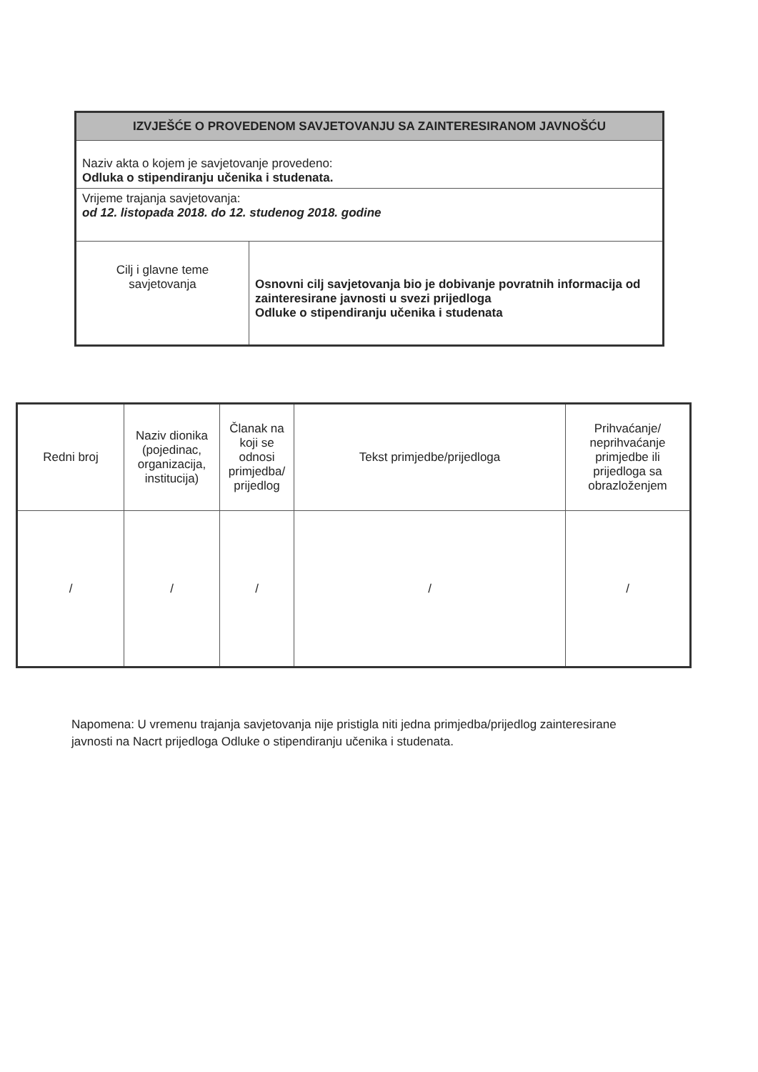| IZVJEŠĆE O PROVEDENOM SAVJETOVANJU SA ZAINTERESIRANOM JAVNOŠĆU | |
| Naziv akta o kojem je savjetovanje provedeno: Odluka o stipendiranju učenika i studenata. | |
| Vrijeme trajanja savjetovanja: od 12. listopada 2018. do 12. studenog 2018. godine | |
| Cilj i glavne teme savjetovanja | Osnovni cilj savjetovanja bio je dobivanje povratnih informacija od zainteresirane javnosti u svezi prijedloga Odluke o stipendiranju učenika i studenata |
| Redni broj | Naziv dionika (pojedinac, organizacija, institucija) | Članak na koji se odnosi primjedba/ prijedlog | Tekst primjedbe/prijedloga | Prihvaćanje/ neprihvaćanje primjedbe ili prijedloga sa obrazloženjem |
| --- | --- | --- | --- | --- |
| / | / | / | / | / |
Napomena: U vremenu trajanja savjetovanja nije pristigla niti jedna primjedba/prijedlog zainteresirane javnosti na Nacrt prijedloga Odluke o stipendiranju učenika i studenata.